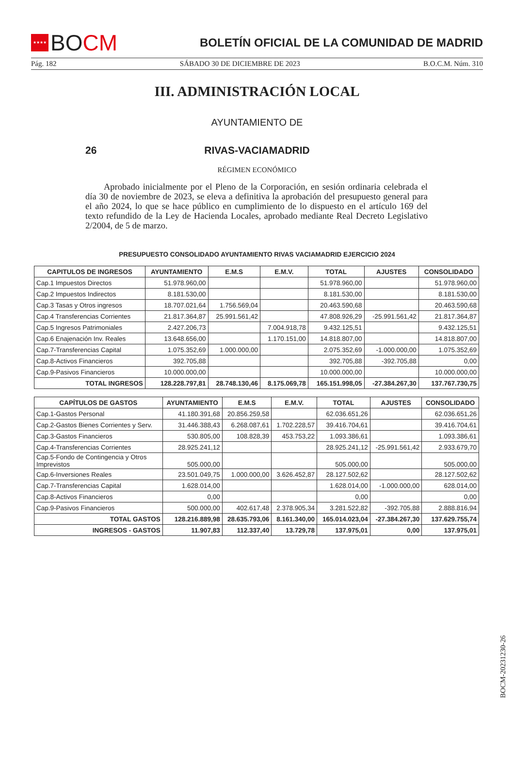★★★★
BO CM
BOLETÍN OFICIAL DE LA COMUNIDAD DE MADRID
Pág. 182 SÁBADO 30 DE DICIEMBRE DE 2023 B.O.C.M. Núm. 310
III. ADMINISTRACIÓN LOCAL
AYUNTAMIENTO DE
26 RIVAS-VACIAMADRID
RÉGIMEN ECONÓMICO
Aprobado inicialmente por el Pleno de la Corporación, en sesión ordinaria celebrada el día 30 de noviembre de 2023, se eleva a definitiva la aprobación del presupuesto general para el año 2024, lo que se hace público en cumplimiento de lo dispuesto en el artículo 169 del texto refundido de la Ley de Hacienda Locales, aprobado mediante Real Decreto Legislativo 2/2004, de 5 de marzo.
PRESUPUESTO CONSOLIDADO AYUNTAMIENTO RIVAS VACIAMADRID EJERCICIO 2024
| CAPITULOS DE INGRESOS | AYUNTAMIENTO | E.M.S | E.M.V. | TOTAL | AJUSTES | CONSOLIDADO |
| --- | --- | --- | --- | --- | --- | --- |
| Cap.1 Impuestos Directos | 51.978.960,00 | | | 51.978.960,00 | | 51.978.960,00 |
| Cap.2 Impuestos Indirectos | 8.181.530,00 | | | 8.181.530,00 | | 8.181.530,00 |
| Cap.3 Tasas y Otros ingresos | 18.707.021,64 | 1.756.569,04 | | 20.463.590,68 | | 20.463.590,68 |
| Cap.4 Transferencias Corrientes | 21.817.364,87 | 25.991.561,42 | | 47.808.926,29 | -25.991.561,42 | 21.817.364,87 |
| Cap.5 Ingresos Patrimoniales | 2.427.206,73 | | 7.004.918,78 | 9.432.125,51 | | 9.432.125,51 |
| Cap.6 Enajenación Inv. Reales | 13.648.656,00 | | 1.170.151,00 | 14.818.807,00 | | 14.818.807,00 |
| Cap.7-Transferencias Capital | 1.075.352,69 | 1.000.000,00 | | 2.075.352,69 | -1.000.000,00 | 1.075.352,69 |
| Cap.8-Activos Financieros | 392.705,88 | | | 392.705,88 | -392.705,88 | 0,00 |
| Cap.9-Pasivos Financieros | 10.000.000,00 | | | 10.000.000,00 | | 10.000.000,00 |
| TOTAL INGRESOS | 128.228.797,81 | 28.748.130,46 | 8.175.069,78 | 165.151.998,05 | -27.384.267,30 | 137.767.730,75 |
| CAPÍTULOS DE GASTOS | AYUNTAMIENTO | E.M.S | E.M.V. | TOTAL | AJUSTES | CONSOLIDADO |
| --- | --- | --- | --- | --- | --- | --- |
| Cap.1-Gastos Personal | 41.180.391,68 | 20.856.259,58 | | 62.036.651,26 | | 62.036.651,26 |
| Cap.2-Gastos Bienes Corrientes y Serv. | 31.446.388,43 | 6.268.087,61 | 1.702.228,57 | 39.416.704,61 | | 39.416.704,61 |
| Cap.3-Gastos Financieros | 530.805,00 | 108.828,39 | 453.753,22 | 1.093.386,61 | | 1.093.386,61 |
| Cap.4-Transferencias Corrientes | 28.925.241,12 | | | 28.925.241,12 | -25.991.561,42 | 2.933.679,70 |
| Cap.5-Fondo de Contingencia y Otros Imprevistos | 505.000,00 | | | 505.000,00 | | 505.000,00 |
| Cap.6-Inversiones Reales | 23.501.049,75 | 1.000.000,00 | 3.626.452,87 | 28.127.502,62 | | 28.127.502,62 |
| Cap.7-Transferencias Capital | 1.628.014,00 | | | 1.628.014,00 | -1.000.000,00 | 628.014,00 |
| Cap.8-Activos Financieros | 0,00 | | | 0,00 | | 0,00 |
| Cap.9-Pasivos Financieros | 500.000,00 | 402.617,48 | 2.378.905,34 | 3.281.522,82 | -392.705,88 | 2.888.816,94 |
| TOTAL GASTOS | 128.216.889,98 | 28.635.793,06 | 8.161.340,00 | 165.014.023,04 | -27.384.267,30 | 137.629.755,74 |
| INGRESOS - GASTOS | 11.907,83 | 112.337,40 | 13.729,78 | 137.975,01 | 0,00 | 137.975,01 |
BOCM-20231230-26